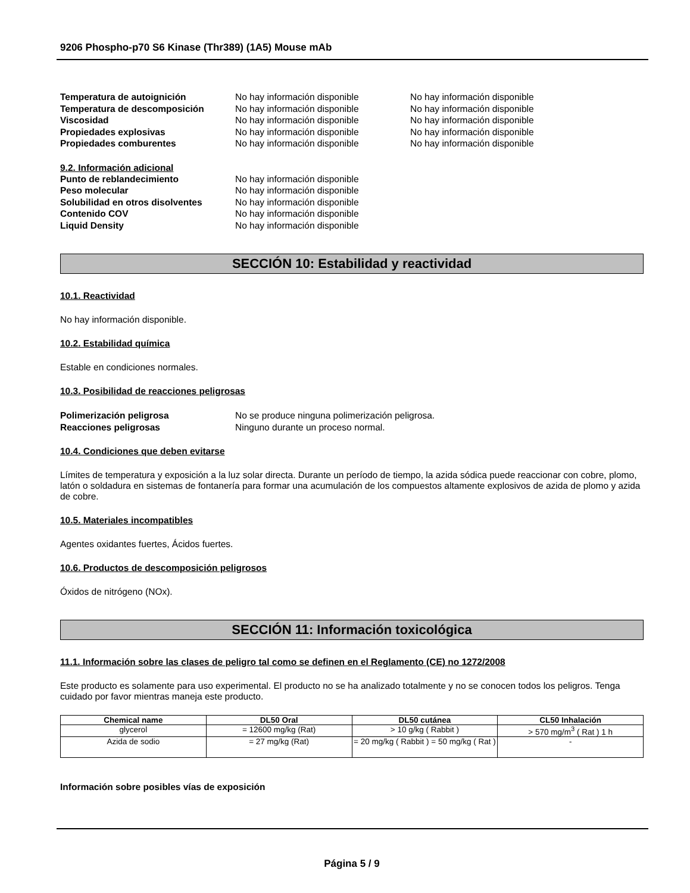9206 Phospho-p70 S6 Kinase (Thr389) (1A5) Mouse mAb
Temperatura de autoignición No hay información disponible No hay información disponible Temperatura de descomposición No hay información disponible No hay información disponible Viscosidad No hay información disponible No hay información disponible Propiedades explosivas No hay información disponible No hay información disponible Propiedades comburentes No hay información disponible No hay información disponible
9.2. Información adicional
Punto de reblandecimiento No hay información disponible Peso molecular No hay información disponible Solubilidad en otros disolventes No hay información disponible Contenido COV No hay información disponible Liquid Density No hay información disponible
SECCIÓN 10: Estabilidad y reactividad
10.1. Reactividad
No hay información disponible.
10.2. Estabilidad química
Estable en condiciones normales.
10.3. Posibilidad de reacciones peligrosas
Polimerización peligrosa No se produce ninguna polimerización peligrosa. Reacciones peligrosas Ninguno durante un proceso normal.
10.4. Condiciones que deben evitarse
Límites de temperatura y exposición a la luz solar directa. Durante un período de tiempo, la azida sódica puede reaccionar con cobre, plomo, latón o soldadura en sistemas de fontanería para formar una acumulación de los compuestos altamente explosivos de azida de plomo y azida de cobre.
10.5. Materiales incompatibles
Agentes oxidantes fuertes, Ácidos fuertes.
10.6. Productos de descomposición peligrosos
Óxidos de nitrógeno (NOx).
SECCIÓN 11: Información toxicológica
11.1. Información sobre las clases de peligro tal como se definen en el Reglamento (CE) no 1272/2008
Este producto es solamente para uso experimental. El producto no se ha analizado totalmente y no se conocen todos los peligros. Tenga cuidado por favor mientras maneja este producto.
| Chemical name | DL50 Oral | DL50 cutánea | CL50 Inhalación |
| --- | --- | --- | --- |
| glycerol | = 12600 mg/kg (Rat) | > 10 g/kg ( Rabbit ) | > 570 mg/m<sup>3</sup> ( Rat ) 1 h |
| Azida de sodio | = 27 mg/kg (Rat) | = 20 mg/kg ( Rabbit ) = 50 mg/kg ( Rat ) | - |
Información sobre posibles vías de exposición
Página 5 / 9